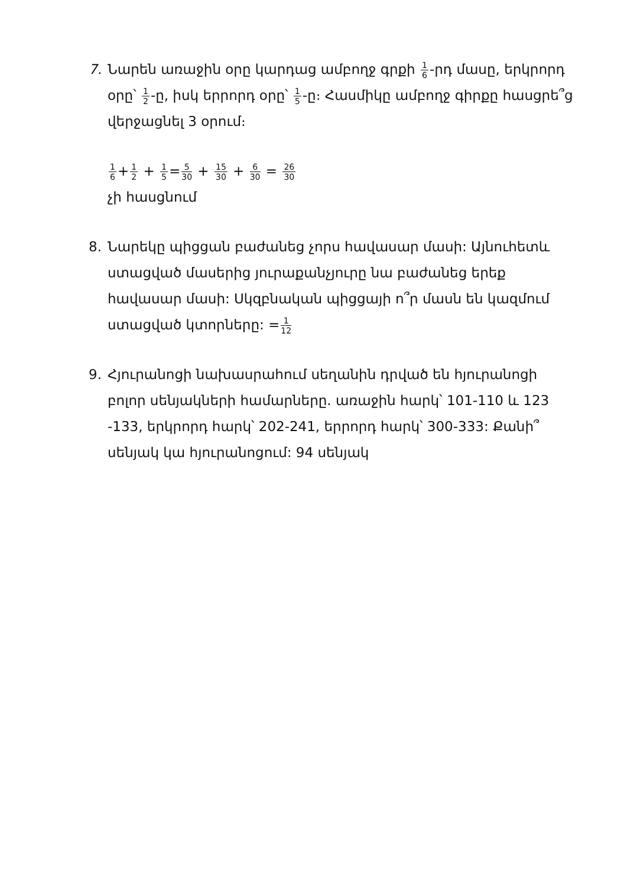7. Նարեն առաջին օրը կարդաց ամբողջ գրքի 1 6-րդ մասը, երկրորդ օրը՝ 1 2-ը, իսկ երրորդ օրը՝ 1 5-ը։ Հասմիկը ամբողջ գիրքը հասցրե՞ց վերջացնել 3 օրում։
1 6+1 2 + 1 5=5 30 + 15 30 + 6 30 = 26 30
չի հասցնում
8. Նարեկը պիցցան բաժանեց չորս հավասար մասի: Այնուհետև ստացված մասերից յուրաքանչյուրը նա բաժանեց երեք հավասար մասի: Սկզբնական պիցցայի ո՞ր մասն են կազմում ստացված կտորները: =1 12
9. Հյուրանոցի նախասրահում սեղանին դրված են հյուրանոցի բոլոր սենյակների համարները. առաջին հարկ՝ 101-110 և 123 -133, երկրորդ հարկ՝ 202-241, երրորդ հարկ՝ 300-333: Քանի՞ սենյակ կա հյուրանոցում: 94 սենյակ